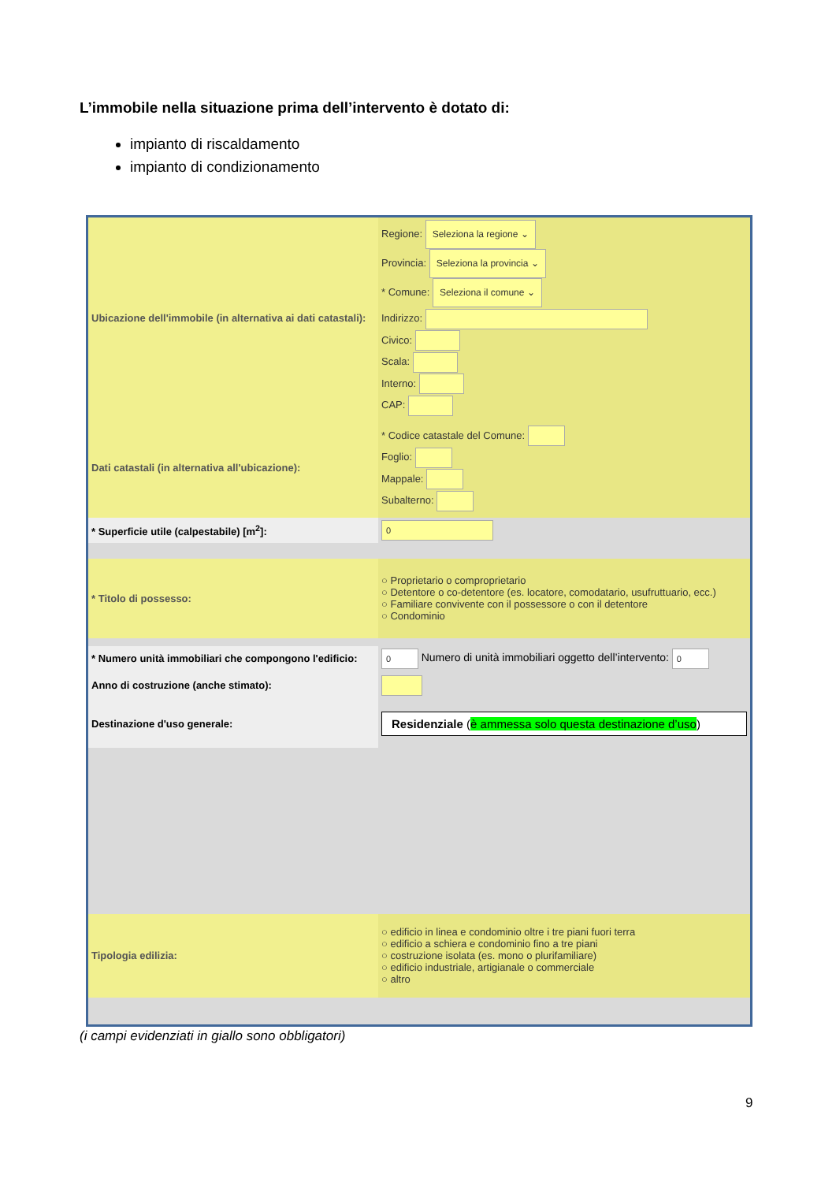L’immobile nella situazione prima dell’intervento è dotato di:
impianto di riscaldamento
impianto di condizionamento
| Ubicazione dell'immobile (in alternativa ai dati catastali): | Regione: Seleziona la regione ⌄ Provincia: Seleziona la provincia ⌄ * Comune: Seleziona il comune ⌄ Indirizzo: Civico: Scala: Interno: CAP: |
| Dati catastali (in alternativa all'ubicazione): | * Codice catastale del Comune: Foglio: Mappale: Subalterno: |
| * Superficie utile (calpestabile) [m<sup>2</sup>]: | 0 |
| * Titolo di possesso: | ○ Proprietario o comproprietario ○ Detentore o co-detentore (es. locatore, comodatario, usufruttuario, ecc.) ○ Familiare convivente con il possessore o con il detentore ○ Condominio |
| * Numero unità immobiliari che compongono l'edificio: | 0 Numero di unità immobiliari oggetto dell’intervento: 0 |
| Anno di costruzione (anche stimato): | |
| Destinazione d'uso generale: | Residenziale ( è ammessa solo questa destinazione d’uso ) |
| Tipologia edilizia: | ○ edificio in linea e condominio oltre i tre piani fuori terra ○ edificio a schiera e condominio fino a tre piani ○ costruzione isolata (es. mono o plurifamiliare) ○ edificio industriale, artigianale o commerciale ○ altro |
(i campi evidenziati in giallo sono obbligatori)
9